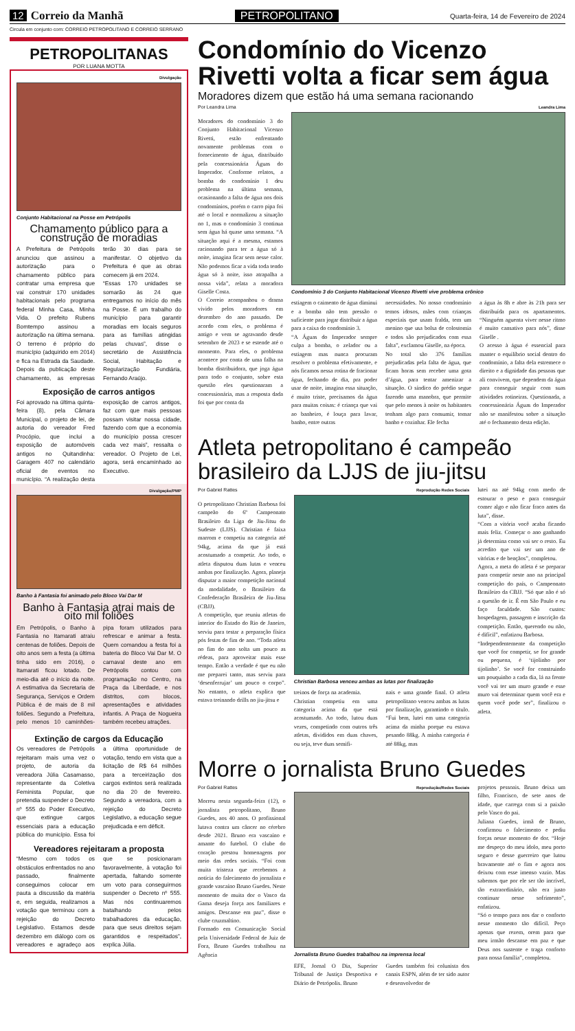12 Correio da Manhã PETROPOLITANO Quarta-feira, 14 de Fevereiro de 2024
Circula em conjunto com: CORREIO PETROPOLITANO E CORREIO SERRANO
PETROPOLITANAS
POR LUANA MOTTA
Divulgação
Conjunto Habitacional na Posse em Petrópolis
Chamamento público para a construção de moradias
A Prefeitura de Petrópolis anunciou que assinou a autorização para o chamamento público para contratar uma empresa que vai construir 170 unidades habitacionais pelo programa federal Minha Casa, Minha Vida. O prefeito Rubens Bomtempo assinou a autorização na última semana. O terreno é próprio do município (adquirido em 2014) e fica na Estrada da Saudade. Depois da publicação deste chamamento, as empresas terão 30 dias para se manifestar. O objetivo da Prefeitura é que as obras comecem já em 2024.
“Essas 170 unidades se somarão às 24 que entregamos no início do mês na Posse. É um trabalho do município para garantir moradias em locais seguros para as famílias atingidas pelas chuvas”, disse o secretário de Assistência Social, Habitação e Regularização Fundiária, Fernando Araújo.
Exposição de carros antigos
Foi aprovado na última quinta-feira (8), pela Câmara Municipal, o projeto de lei, de autoria do vereador Fred Procópio, que inclui a exposição de automóveis antigos no Quitandinha: Garagem 407 no calendário oficial de eventos no município. “A realização desta exposição de carros antigos, faz com que mais pessoas possam visitar nossa cidade, fazendo com que a economia do município possa crescer cada vez mais”, ressalta o vereador. O Projeto de Lei, agora, será encaminhado ao Executivo.
Divulgação/PMP
Banho à Fantasia foi animado pelo Bloco Vai Dar M
Banho à Fantasia atrai mais de oito mil foliões
Em Petrópolis, o Banho à Fantasia no Itamarati atraiu centenas de foliões. Depois de oito anos sem a festa (a última tinha sido em 2016), o Itamarati ficou lotado. De meio-dia até o início da noite. A estimativa da Secretaria de Segurança, Serviços e Ordem Pública é de mais de 8 mil foliões. Segundo a Prefeitura, pelo menos 10 caminhões-pipa foram utilizados para refrescar e animar a festa. Quem comandou a festa foi a bateria do Bloco Vai Dar M. O carnaval deste ano em Petrópolis contou com programação no Centro, na Praça da Liberdade, e nos distritos, com blocos, apresentações e atividades infantis. A Praça de Nogueira também recebeu atrações.
Extinção de cargos da Educação
Os vereadores de Petrópolis rejeitaram mais uma vez o projeto, de autoria da vereadora Júlia Casamasso, representante da Coletiva Feminista Popular, que pretendia suspender o Decreto nº 555 do Poder Executivo, que extingue cargos essenciais para a educação pública do município. Essa foi a última oportunidade de votação, tendo em vista que a licitação de R$ 64 milhões para a terceirização dos cargos extintos será realizada no dia 20 de fevereiro. Segundo a vereadora, com a rejeição do Decreto Legislativo, a educação segue prejudicada e em déficit.
Vereadores rejeitaram a proposta
“Mesmo com todos os obstáculos enfrentados no ano passado, finalmente conseguimos colocar em pauta a discussão da matéria e, em seguida, realizamos a votação que terminou com a rejeição do Decreto Legislativo. Estamos desde dezembro em diálogo com os vereadores e agradeço aos que se posicionaram favoravelmente, à votação foi apertada, faltando somente um voto para conseguirmos suspender o Decreto nº 555. Mas nós continuaremos batalhando pelos trabalhadores da educação, para que seus direitos sejam garantidos e respeitados”, explica Júlia.
Condomínio do Vicenzo Rivetti volta a ficar sem água
Moradores dizem que estão há uma semana racionando
Por Leandra Lima
Moradores do condomínio 3 do Conjunto Habitacional Vicenzo Rivetti, estão enfrentando novamente problemas com o fornecimento de água, distribuído pela concessionária Águas do Imperador. Conforme relatos, a bomba do condomínio 1 deu problema na última semana, ocasionando a falta de água nos dois condomínios, porém o carro pipa foi até o local e normalizou a situação no 1, mas o condomínio 3 continua sem água há quase uma semana. “A situação aqui é a mesma, estamos racionando para ter a água só à noite, imagina ficar sem nesse calor. Não podemos ficar a vida toda tendo água só à noite, isso atrapalha a nossa vida”, relata a moradora Giselle Costa.
O Correio acompanhou o drama vivido pelos moradores em dezembro do ano passado. De acordo com eles, o problema é antigo e vem se agravando desde setembro de 2023 e se estende até o momento. Para eles, o problema acontece por conta de uma falha na bomba distribuidora, que joga água para todo o conjunto, sobre esta questão eles questionaram a concessionária, mas a resposta dada foi que por conta da
Leandra Lima
Condomínio 3 do Conjunto Habitacional Vicenzo Rivetti vive problema crônico
estiagem o caimento de água diminui e a bomba não tem pressão o suficiente para jogar distribuir a água para a caixa do condomínio 3.
“A Águas do Imperador sempre culpa a bomba, o zelador ou a estiagem mas nunca procuram resolver o problema efetivamente, e nós ficamos nessa rotina de fracionar água, fechando de dia, pra poder usar de noite, imagina essa situação, é muito triste, precisamos da água para muitas coisas: é criança que vai ao banheiro, é louça para lavar, banho, entre outras
necessidades. No nosso condomínio temos idosos, mães com crianças especiais que usam fralda, tem um menino que usa bolsa de colostomia e todos são prejudicados com essa falta”, exclamou Giselle, na época.
No total são 376 famílias prejudicadas pela falta de água, que ficam horas sem receber uma gota d’água, para tentar amenizar a situação. O síndico do prédio segue fazendo uma manobra, que permite que pelo menos à noite os habitantes tenham algo para consumir, tomar banho e cozinhar. Ele fecha
a água às 8h e abre às 21h para ser distribuída para os apartamentos. “Ninguém aguenta viver nesse ritmo é muito cansativo para nós”, disse Giselle .
O acesso à água é essencial para manter o equilíbrio social dentro do condomínio, a falta dela estremece o direito e a dignidade das pessoas que ali convivem, que dependem da água para conseguir seguir com suas atividades rotineiras. Questionada, a concessionária Águas do Imperador não se manifestou sobre a situação até o fechamento desta edição.
Atleta petropolitano é campeão brasileiro da LJJS de jiu-jitsu
Por Gabriel Rattes
O petropolitano Christian Barbosa foi campeão do 6º Campeonato Brasileiro da Liga de Jiu-Jitsu do Sudeste (LJJS). Christian é faixa marrom e competiu na categoria até 94kg, acima da que já está acostumado a competir. Ao todo, o atleta disputou duas lutas e venceu ambas por finalização. Agora, planeja disputar a maior competição nacional da modalidade, o Brasileiro da Confederação Brasileira de Jiu-Jitsu (CBJJ).
A competição, que reuniu atletas do interior do Estado do Rio de Janeiro, serviu para testar a preparação física pós festas de fim de ano. “Toda atleta no fim do ano solta um pouco as rédeas, para aproveitar mais esse tempo. Então a verdade é que eu não me preparei tanto, mas serviu para ‘desenferrujar’ um pouco o corpo”. No entanto, o atleta explica que estava treinando drills no jiu-jitsu e
Reprodução Redes Sociais
Christian Barbosa venceu ambas as lutas por finalização
treinos de força na academia.
Christian competiu em uma categoria acima da que está acostumado. Ao todo, lutou duas vezes, competindo com outros três atletas, divididos em duas chaves, ou seja, teve duas semifi-
nais e uma grande final. O atleta petropolitano venceu ambas as lutas por finalização, garantindo o título. “Fui bem, lutei em uma categoria acima da minha porque eu estava pesando 88kg. A minha categoria é até 88kg, mas
lutei na até 94kg com medo de estourar o peso e para conseguir comer algo e não ficar fraco antes da luta”, disse.
“Com a vitória você acaba ficando mais feliz. Começar o ano ganhando já determina como vai ser o resto. Eu acredito que vai ser um ano de vitórias e de bençãos”, completou.
Agora, a meta do atleta é se preparar para competir neste ano na principal competição do país, o Campeonato Brasileiro da CBJJ. “Só que não é só a questão de ir. É em São Paulo e eu faço faculdade. São custos: hospedagem, passagem e inscrição da competição. Então, querendo ou não, é difícil”, enfatizou Barbosa.
“Independentemente da competição que você for competir, se for grande ou pequena, é ‘tijolinho por tijolinho’. Se você for construindo um pouquinho a cada dia, lá na frente você vai ter um muro grande e esse muro vai determinar quem você era e quem você pode ser”, finalizou o atleta.
Morre o jornalista Bruno Guedes
Por Gabriel Rattes
Morreu nesta segunda-feira (12), o jornalista petropolitano, Bruno Guedes, aos 40 anos. O profissional lutava contra um câncer no cérebro desde 2021. Bruno era vascaíno e amante do futebol. O clube do coração prestou homenagens por meio das redes sociais. “Foi com muita tristeza que recebemos a notícia do falecimento do jornalista e grande vascaíno Bruno Guedes. Neste momento de muita dor o Vasco da Gama deseja força aos familiares e amigos. Descanse em paz”, disse o clube cruzmaltino.
Formado em Comunicação Social pela Universidade Federal de Juiz de Fora, Bruno Guedes trabalhou na Agência
Reprodução/Redes Sociais
Jornalista Bruno Guedes trabalhou na imprensa local
EFE, Jornal O Dia, Superior Tribunal de Justiça Desportiva e Diário de Petrópolis. Bruno
Guedes também foi colunista dos canais ESPN, além de ter sido autor e desenvolvedor de
projetos pessoais. Bruno deixa um filho, Francisco, de sete anos de idade, que carrega com si a paixão pelo Vasco do pai.
Juliana Guedes, irmã de Bruno, confirmou o falecimento e pediu forças nesse momento de dor. “Hoje me despeço do meu ídolo, meu porto seguro e desse guerreiro que lutou bravamente até o fim e agora nos deixou com esse imenso vazio. Mas sabemos que por ele ser tão incrível, tão extraordinário, não era justo continuar nesse sofrimento”, enfatizou.
“Só o tempo para nos dar o conforto nesse momento tão difícil. Peço apenas que rezem, orem para que meu irmão descanse em paz e que Deus nos sustente e traga conforto para nossa família”, completou.